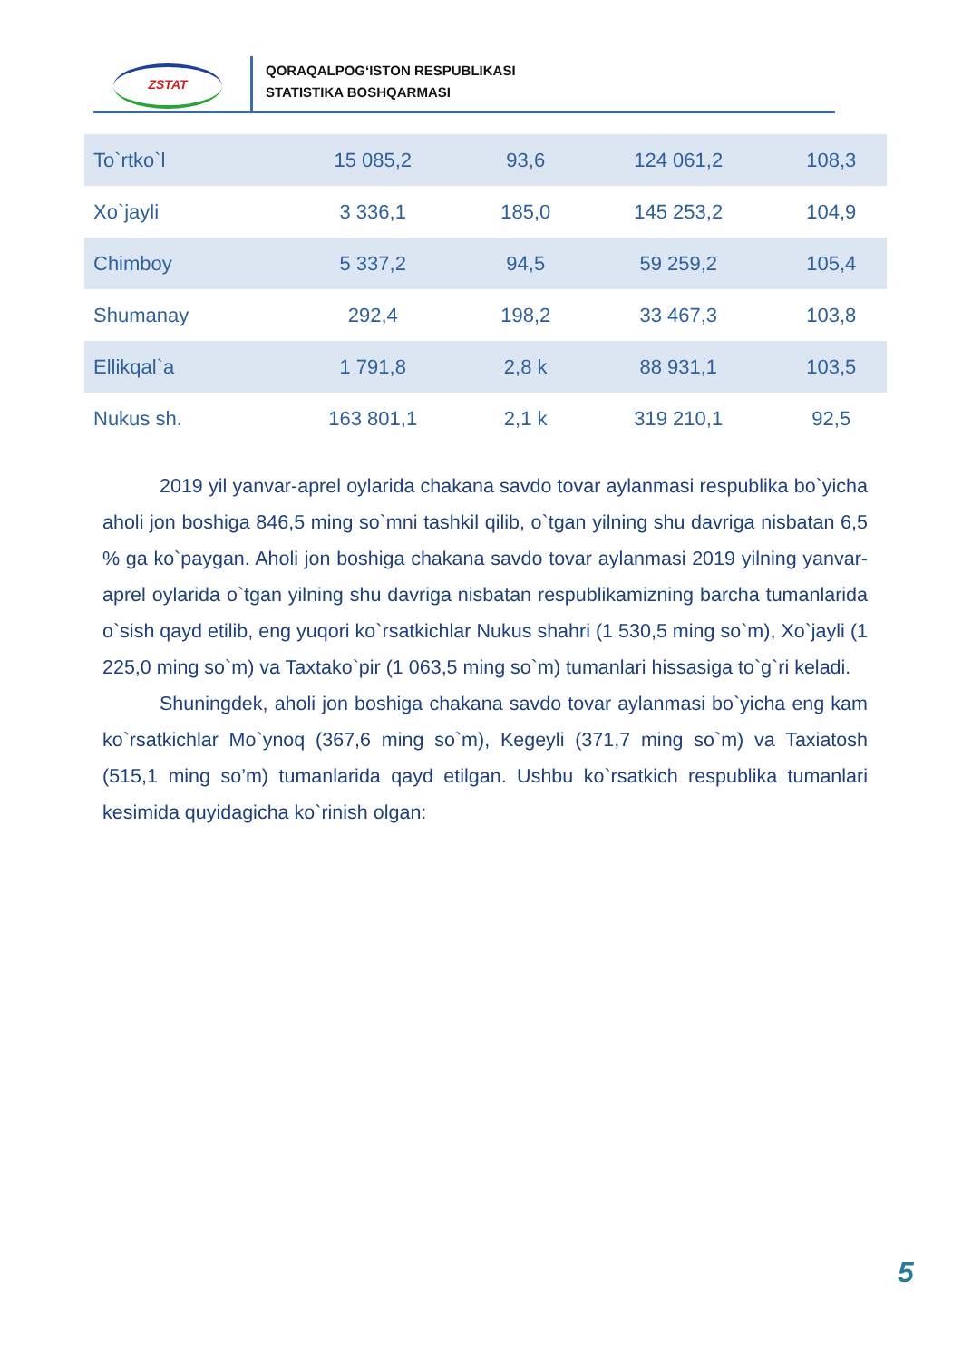ZSTAT
QORAQALPOG‘ISTON RESPUBLIKASI
STATISTIKA BOSHQARMASI
| To`rtko`l | 15 085,2 | 93,6 | 124 061,2 | 108,3 |
| Xo`jayli | 3 336,1 | 185,0 | 145 253,2 | 104,9 |
| Chimboy | 5 337,2 | 94,5 | 59 259,2 | 105,4 |
| Shumanay | 292,4 | 198,2 | 33 467,3 | 103,8 |
| Ellikqal`a | 1 791,8 | 2,8 k | 88 931,1 | 103,5 |
| Nukus sh. | 163 801,1 | 2,1 k | 319 210,1 | 92,5 |
2019 yil yanvar-aprel oylarida chakana savdo tovar aylanmasi respublika bo`yicha aholi jon boshiga 846,5 ming so`mni tashkil qilib, o`tgan yilning shu davriga nisbatan 6,5 % ga ko`paygan. Aholi jon boshiga chakana savdo tovar aylanmasi 2019 yilning yanvar-aprel oylarida o`tgan yilning shu davriga nisbatan respublikamizning barcha tumanlarida o`sish qayd etilib, eng yuqori ko`rsatkichlar Nukus shahri (1 530,5 ming so`m), Xo`jayli (1 225,0 ming so`m) va Taxtako`pir (1 063,5 ming so`m) tumanlari hissasiga to`g`ri keladi.
Shuningdek, aholi jon boshiga chakana savdo tovar aylanmasi bo`yicha eng kam ko`rsatkichlar Mo`ynoq (367,6 ming so`m), Kegeyli (371,7 ming so`m) va Taxiatosh (515,1 ming so’m) tumanlarida qayd etilgan. Ushbu ko`rsatkich respublika tumanlari kesimida quyidagicha ko`rinish olgan:
5